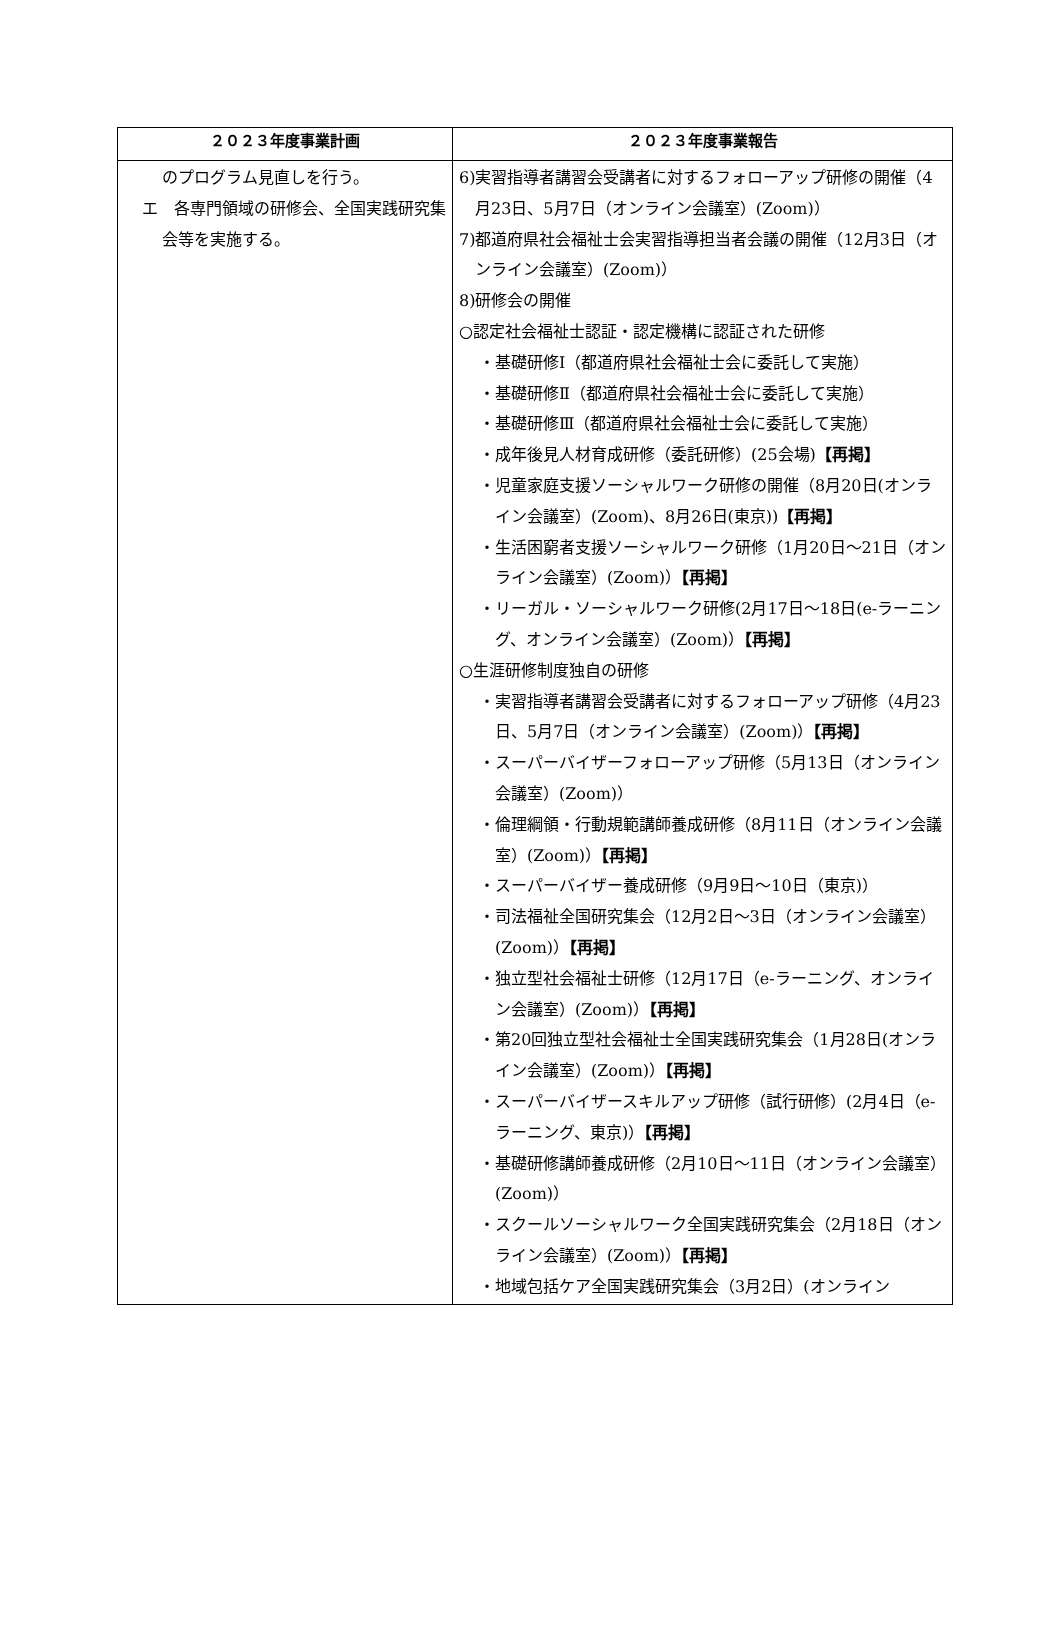| ２０２３年度事業計画 | ２０２３年度事業報告 |
| --- | --- |
| のプログラム見直しを行う。 エ 各専門領域の研修会、全国実践研究集会等を実施する。 | 6)実習指導者講習会受講者に対するフォローアップ研修の開催（4月23日、5月7日（オンライン会議室）(Zoom)） 7)都道府県社会福祉士会実習指導担当者会議の開催（12月3日（オンライン会議室）(Zoom)） 8)研修会の開催 ○認定社会福祉士認証・認定機構に認証された研修 ・基礎研修Ⅰ（都道府県社会福祉士会に委託して実施） ・基礎研修Ⅱ（都道府県社会福祉士会に委託して実施） ・基礎研修Ⅲ（都道府県社会福祉士会に委託して実施） ・成年後見人材育成研修（委託研修）(25会場) 【再掲】 ・児童家庭支援ソーシャルワーク研修の開催（8月20日(オンライン会議室）(Zoom)、8月26日(東京)) 【再掲】 ・生活困窮者支援ソーシャルワーク研修（1月20日～21日（オンライン会議室）(Zoom)） 【再掲】 ・リーガル・ソーシャルワーク研修(2月17日～18日(e-ラーニング、オンライン会議室）(Zoom)） 【再掲】 ○生涯研修制度独自の研修 ・実習指導者講習会受講者に対するフォローアップ研修（4月23日、5月7日（オンライン会議室）(Zoom)） 【再掲】 ・スーパーバイザーフォローアップ研修（5月13日（オンライン会議室）(Zoom)） ・倫理綱領・行動規範講師養成研修（8月11日（オンライン会議室）(Zoom)） 【再掲】 ・スーパーバイザー養成研修（9月9日～10日（東京)） ・司法福祉全国研究集会（12月2日～3日（オンライン会議室）(Zoom)） 【再掲】 ・独立型社会福祉士研修（12月17日（e-ラーニング、オンライン会議室）(Zoom)） 【再掲】 ・第20回独立型社会福祉士全国実践研究集会（1月28日(オンライン会議室）(Zoom)） 【再掲】 ・スーパーバイザースキルアップ研修（試行研修）(2月4日（e-ラーニング、東京)） 【再掲】 ・基礎研修講師養成研修（2月10日～11日（オンライン会議室）(Zoom)） ・スクールソーシャルワーク全国実践研究集会（2月18日（オンライン会議室）(Zoom)） 【再掲】 ・地域包括ケア全国実践研究集会（3月2日）(オンライン |